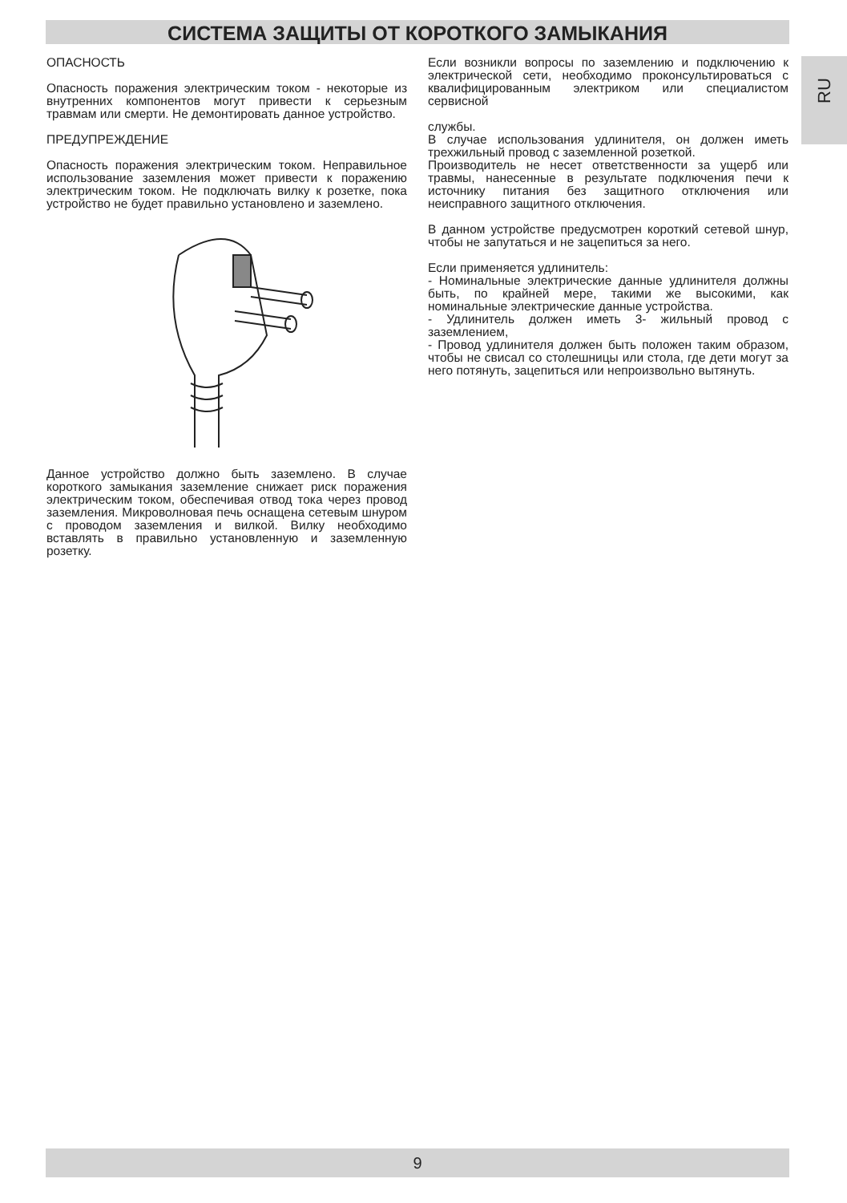СИСТЕМА ЗАЩИТЫ ОТ КОРОТКОГО ЗАМЫКАНИЯ
RU
ОПАСНОСТЬ
Опасность поражения электрическим током - некоторые из внутренних компонентов могут привести к серьезным травмам или смерти. Не демонтировать данное устройство.
ПРЕДУПРЕЖДЕНИЕ
Опасность поражения электрическим током. Неправильное использование заземления может привести к поражению электрическим током. Не подключать вилку к розетке, пока устройство не будет правильно установлено и заземлено.
Данное устройство должно быть заземлено. В случае короткого замыкания заземление снижает риск поражения электрическим током, обеспечивая отвод тока через провод заземления. Микроволновая печь оснащена сетевым шнуром с проводом заземления и вилкой. Вилку необходимо вставлять в правильно установленную и заземленную розетку.
Если возникли вопросы по заземлению и подключению к электрической сети, необходимо проконсультироваться с квалифицированным электриком или специалистом сервисной
службы.
В случае использования удлинителя, он должен иметь трехжильный провод с заземленной розеткой.
Производитель не несет ответственности за ущерб или травмы, нанесенные в результате подключения печи к источнику питания без защитного отключения или неисправного защитного отключения.
В данном устройстве предусмотрен короткий сетевой шнур, чтобы не запутаться и не зацепиться за него.
Если применяется удлинитель:
- Номинальные электрические данные удлинителя должны быть, по крайней мере, такими же высокими, как номинальные электрические данные устройства.
- Удлинитель должен иметь 3- жильный провод с заземлением,
- Провод удлинителя должен быть положен таким образом, чтобы не свисал со столешницы или стола, где дети могут за него потянуть, зацепиться или непроизвольно вытянуть.
9